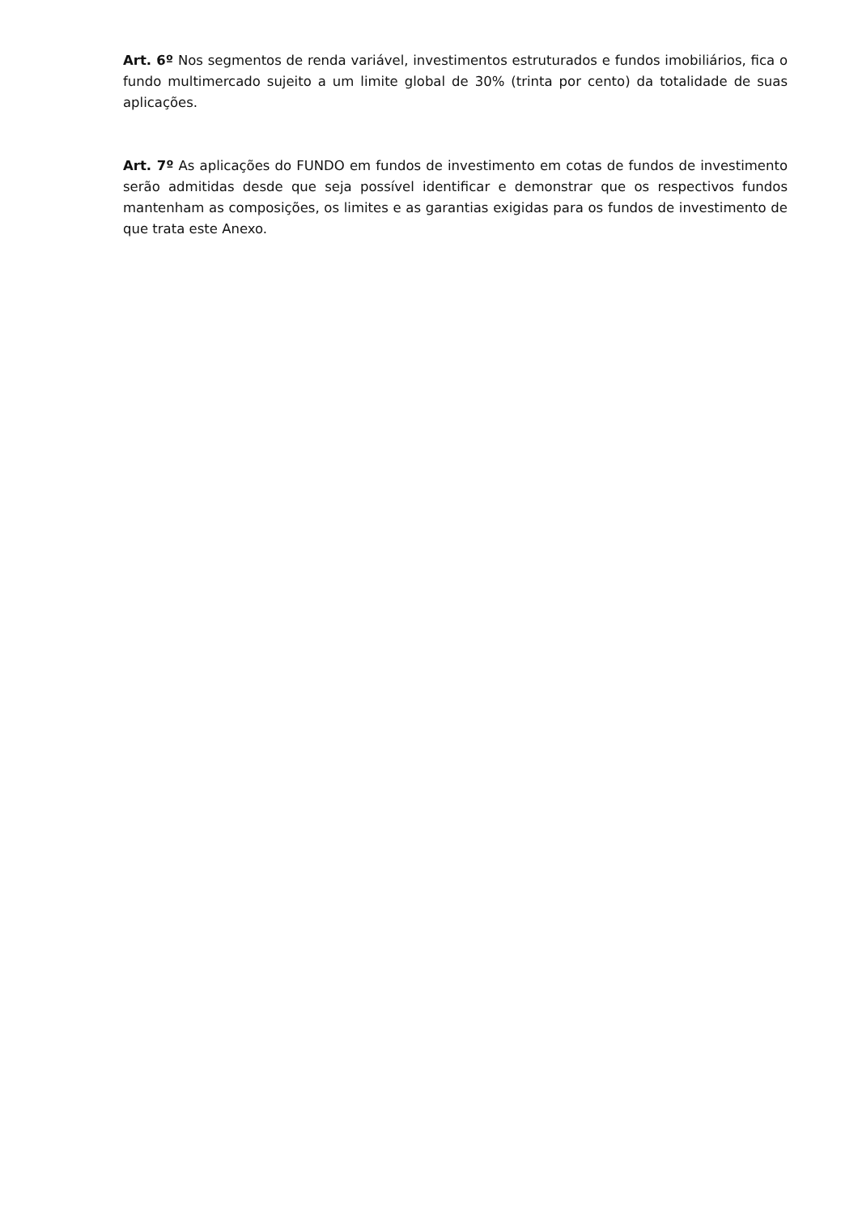Art. 6º Nos segmentos de renda variável, investimentos estruturados e fundos imobiliários, fica o fundo multimercado sujeito a um limite global de 30% (trinta por cento) da totalidade de suas aplicações.
Art. 7º As aplicações do FUNDO em fundos de investimento em cotas de fundos de investimento serão admitidas desde que seja possível identificar e demonstrar que os respectivos fundos mantenham as composições, os limites e as garantias exigidas para os fundos de investimento de que trata este Anexo.